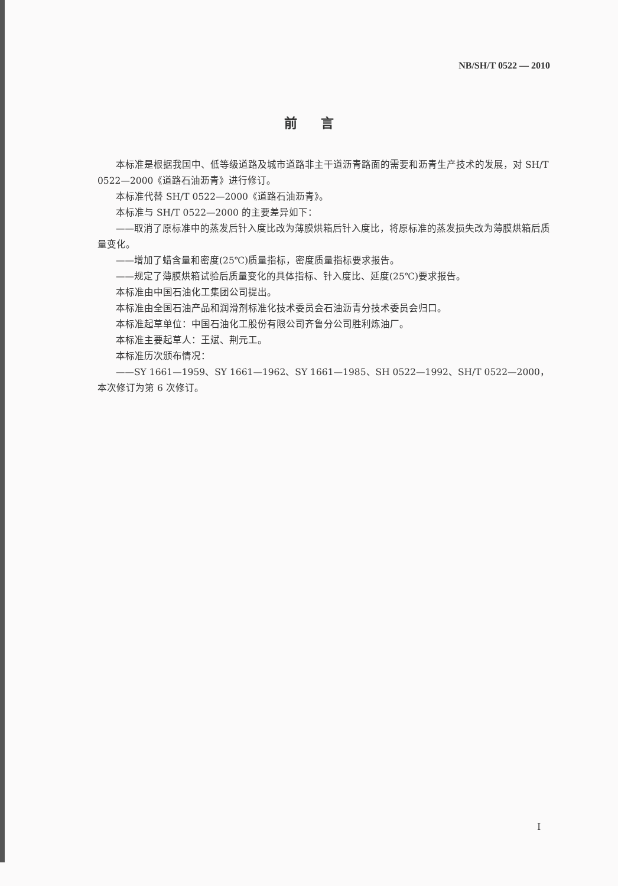NB/SH/T 0522 — 2010
前言
本标准是根据我国中、低等级道路及城市道路非主干道沥青路面的需要和沥青生产技术的发展，对 SH/T 0522—2000《道路石油沥青》进行修订。
本标准代替 SH/T 0522—2000《道路石油沥青》。
本标准与 SH/T 0522—2000 的主要差异如下：
——取消了原标准中的蒸发后针入度比改为薄膜烘箱后针入度比，将原标准的蒸发损失改为薄膜烘箱后质量变化。
——增加了蜡含量和密度(25℃)质量指标，密度质量指标要求报告。
——规定了薄膜烘箱试验后质量变化的具体指标、针入度比、延度(25℃)要求报告。
本标准由中国石油化工集团公司提出。
本标准由全国石油产品和润滑剂标准化技术委员会石油沥青分技术委员会归口。
本标准起草单位：中国石油化工股份有限公司齐鲁分公司胜利炼油厂。
本标准主要起草人：王斌、荆元工。
本标准历次颁布情况：
——SY 1661—1959、SY 1661—1962、SY 1661—1985、SH 0522—1992、SH/T 0522—2000，本次修订为第 6 次修订。
I